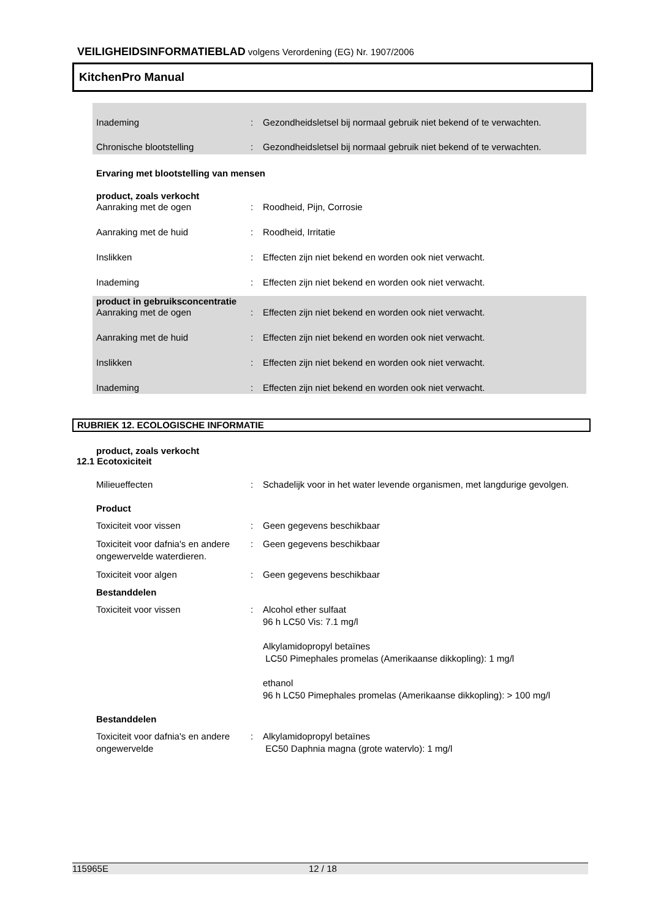VEILIGHEIDSINFORMATIEBLAD volgens Verordening (EG) Nr. 1907/2006
KitchenPro Manual
Inademing : Gezondheidsletsel bij normaal gebruik niet bekend of te verwachten.
Chronische blootstelling : Gezondheidsletsel bij normaal gebruik niet bekend of te verwachten.
Ervaring met blootstelling van mensen
product, zoals verkocht
Aanraking met de ogen : Roodheid, Pijn, Corrosie
Aanraking met de huid : Roodheid, Irritatie
Inslikken : Effecten zijn niet bekend en worden ook niet verwacht.
Inademing : Effecten zijn niet bekend en worden ook niet verwacht.
product in gebruiksconcentratie
Aanraking met de ogen : Effecten zijn niet bekend en worden ook niet verwacht.
Aanraking met de huid : Effecten zijn niet bekend en worden ook niet verwacht.
Inslikken : Effecten zijn niet bekend en worden ook niet verwacht.
Inademing : Effecten zijn niet bekend en worden ook niet verwacht.
RUBRIEK 12. ECOLOGISCHE INFORMATIE
product, zoals verkocht
12.1 Ecotoxiciteit
Milieueffecten : Schadelijk voor in het water levende organismen, met langdurige gevolgen.
Product
Toxiciteit voor vissen : Geen gegevens beschikbaar
Toxiciteit voor dafnia's en andere ongewervelde waterdieren.
: Geen gegevens beschikbaar
Toxiciteit voor algen : Geen gegevens beschikbaar
Bestanddelen
Toxiciteit voor vissen : Alcohol ether sulfaat
96 h LC50 Vis: 7.1 mg/l
Alkylamidopropyl betaïnes
LC50 Pimephales promelas (Amerikaanse dikkopling): 1 mg/l
ethanol
96 h LC50 Pimephales promelas (Amerikaanse dikkopling): > 100 mg/l
Bestanddelen
Toxiciteit voor dafnia's en andere ongewervelde
: Alkylamidopropyl betaïnes
EC50 Daphnia magna (grote watervlo): 1 mg/l
115965E 12 / 18